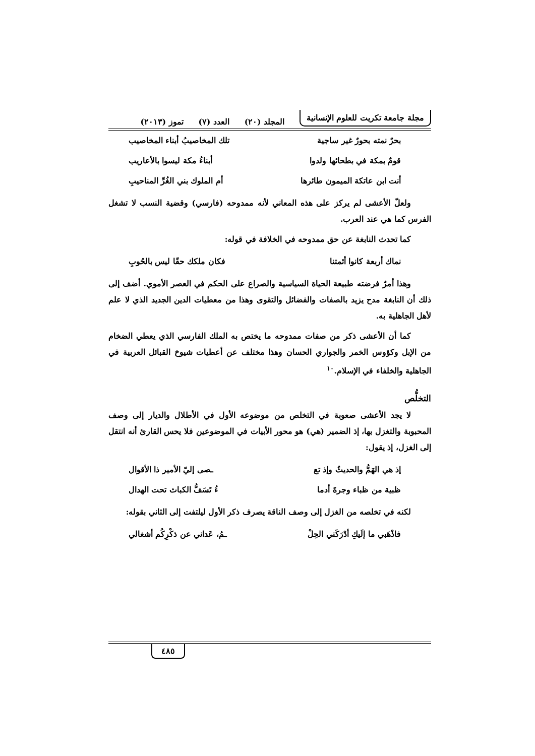مجلة جامعة تكريت للعلوم الإنسانية المجلد (٢٠) العدد (٧) تموز (٢٠١٣)
بحرٌ نمته بحورٌ غير ساجية تلك المخاصيبُ أبناء المخاصيب
قومٌ بمكة في بطحائها ولدوا أبناءُ مكة ليسوا بالأعاريب
أنت ابن عاتكة الميمون طائرها أم الملوك بني الغُرِّ المناحيبِ
ولعلّ الأعشى لم يركز على هذه المعاني لأنه ممدوحه (فارسي) وقضية النسب لا تشغل الفرس كما هي عند العرب.
كما تحدث النابغة عن حق ممدوحه في الخلافة في قوله:
نماك أربعة كانوا أئمتنا فكان ملكك حقًا ليس بالحُوبِ
وهذا أمرٌ فرضته طبيعة الحياة السياسية والصراع على الحكم في العصر الأموي. أضف إلى ذلك أن النابغة مدح يزيد بالصفات والفضائل والتقوى وهذا من معطيات الدين الجديد الذي لا علم لأهل الجاهلية به.
كما أن الأعشى ذكر من صفات ممدوحه ما يختص به الملك الفارسي الذي يعطي الضخام من الإبل وكؤوس الخمر والجواري الحسان وهذا مختلف عن أعطيات شيوخ القبائل العربية في الجاهلية والخلفاء في الإسلام.<sup>١٠</sup>
التخلُّص
لا يجد الأعشى صعوبة في التخلص من موضوعه الأول في الأطلال والديار إلى وصف المحبوبة والتغزل بها، إذ الضمير (هي) هو محور الأبيات في الموضوعين فلا يحس القارئ أنه انتقل إلى الغزل، إذ يقول:
إذ هي الهَمُّ والحديثُ وإذ تع ـصى إليّ الأمير ذا الأقوال
ظبية من ظباء وجرةَ أدما ءُ تَسَفُّ الكباث تحت الهدال
لكنه في تخلصه من الغزل إلى وصف الناقة يصرف ذكر الأول ليلتفت إلى الثاني بقوله:
فاذْهَبي ما إلَيكِ أدْرَكَني الحِلْ ـمُ، عَداني عن ذكْرِكُم أشغالي
٤٨٥